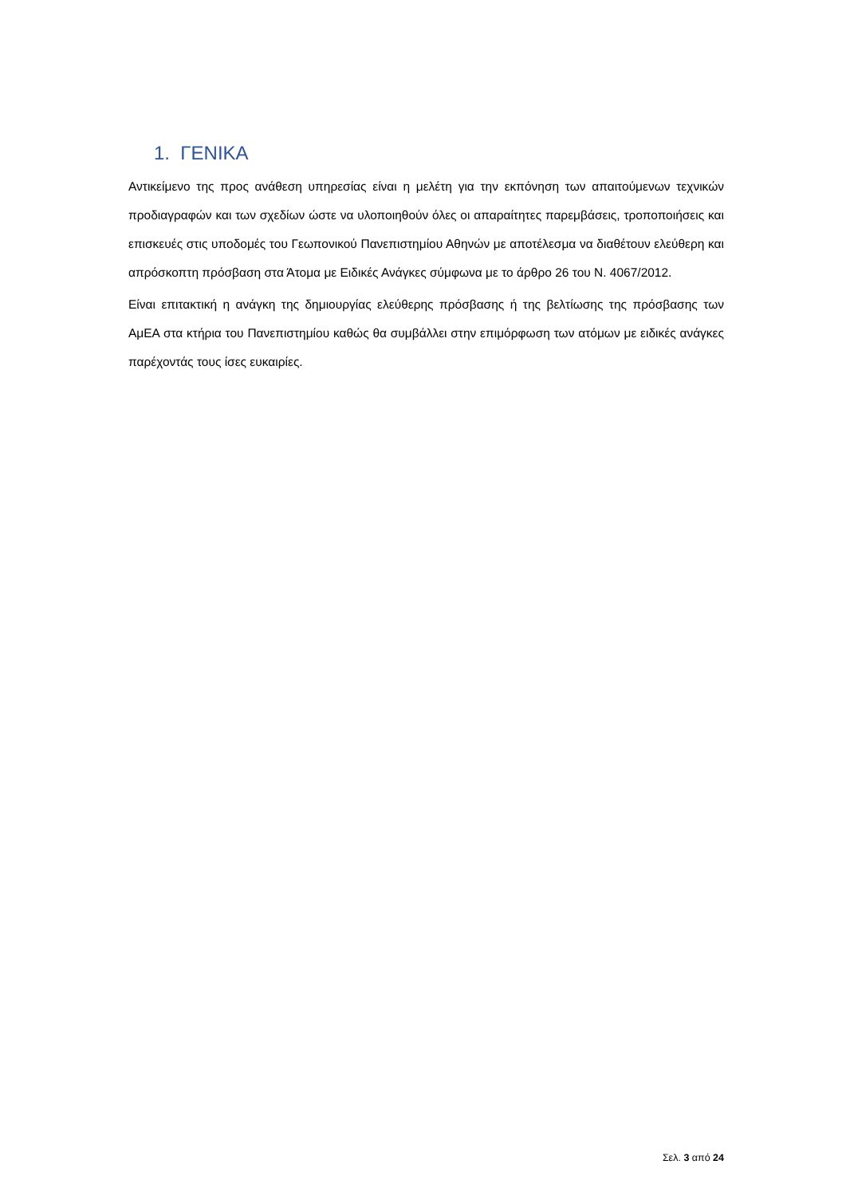1. ΓΕΝΙΚΑ
Αντικείμενο της προς ανάθεση υπηρεσίας είναι η μελέτη για την εκπόνηση των απαιτούμενων τεχνικών προδιαγραφών και των σχεδίων ώστε να υλοποιηθούν όλες οι απαραίτητες παρεμβάσεις, τροποποιήσεις και επισκευές στις υποδομές του Γεωπονικού Πανεπιστημίου Αθηνών με αποτέλεσμα να διαθέτουν ελεύθερη και απρόσκοπτη πρόσβαση στα Άτομα με Ειδικές Ανάγκες σύμφωνα με το άρθρο 26 του Ν. 4067/2012.
Είναι επιτακτική η ανάγκη της δημιουργίας ελεύθερης πρόσβασης ή της βελτίωσης της πρόσβασης των ΑμΕΑ στα κτήρια του Πανεπιστημίου καθώς θα συμβάλλει στην επιμόρφωση των ατόμων με ειδικές ανάγκες παρέχοντάς τους ίσες ευκαιρίες.
Σελ. 3 από 24